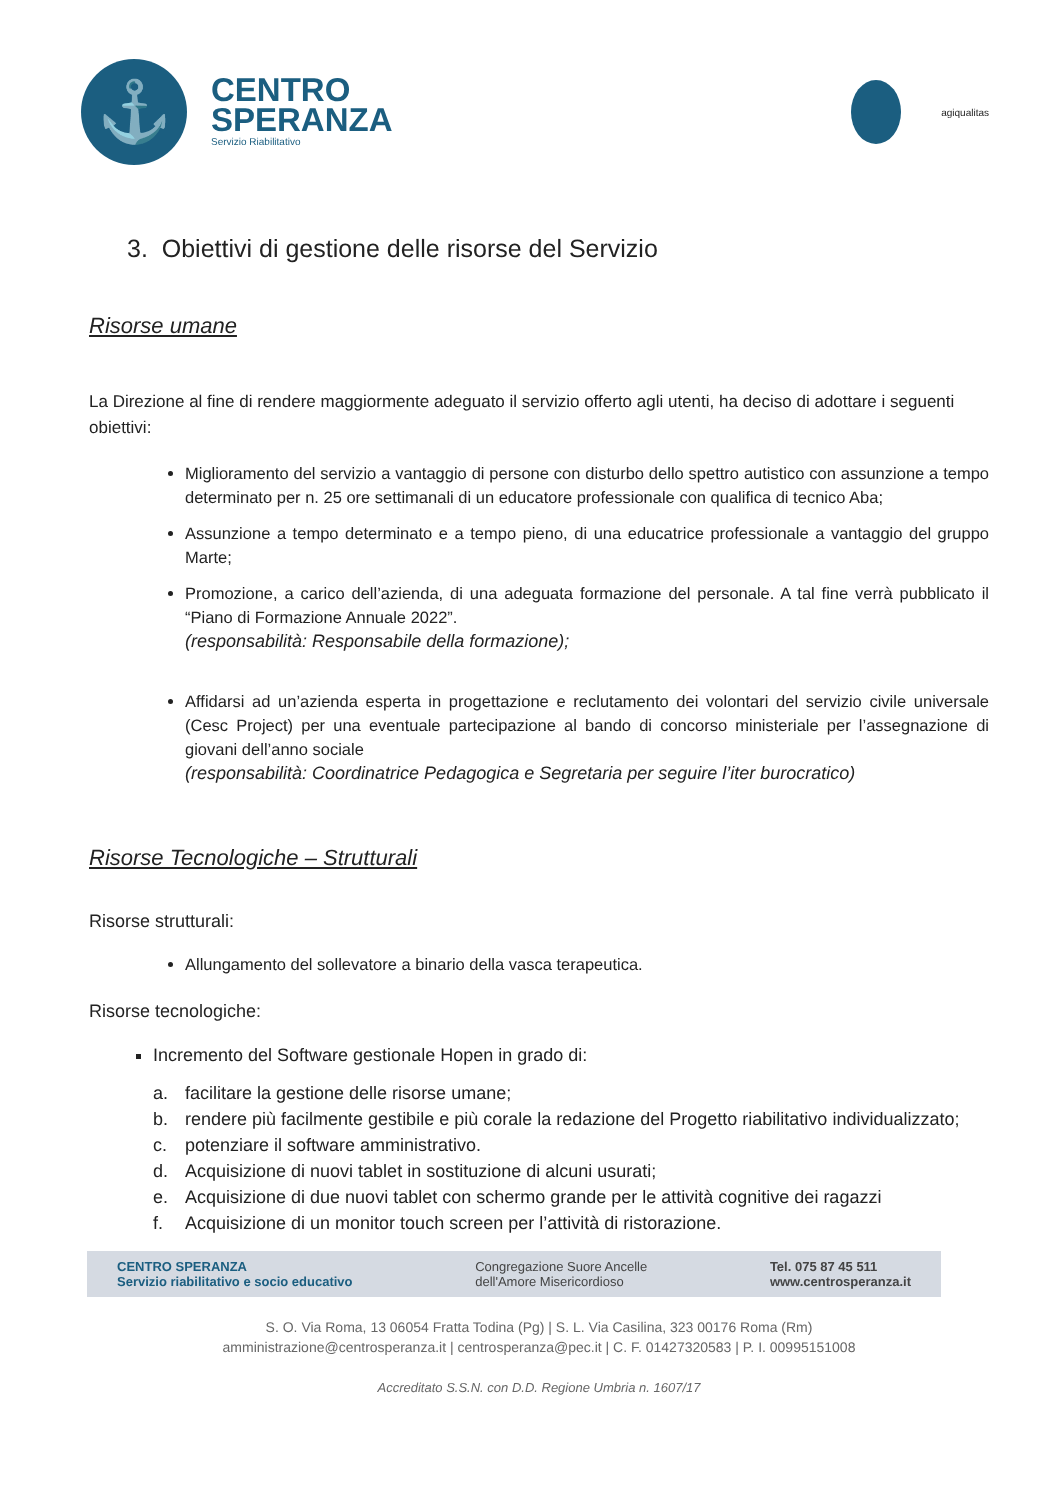⚓
CENTRO
SPERANZA
Servizio Riabilitativo
agiqualitas
3. Obiettivi di gestione delle risorse del Servizio
Risorse umane
La Direzione al fine di rendere maggiormente adeguato il servizio offerto agli utenti, ha deciso di adottare i seguenti obiettivi:
Miglioramento del servizio a vantaggio di persone con disturbo dello spettro autistico con assunzione a tempo determinato per n. 25 ore settimanali di un educatore professionale con qualifica di tecnico Aba;
Assunzione a tempo determinato e a tempo pieno, di una educatrice professionale a vantaggio del gruppo Marte;
Promozione, a carico dell’azienda, di una adeguata formazione del personale. A tal fine verrà pubblicato il “Piano di Formazione Annuale 2022”.
(responsabilità: Responsabile della formazione);
Affidarsi ad un’azienda esperta in progettazione e reclutamento dei volontari del servizio civile universale (Cesc Project) per una eventuale partecipazione al bando di concorso ministeriale per l’assegnazione di giovani dell’anno sociale
(responsabilità: Coordinatrice Pedagogica e Segretaria per seguire l’iter burocratico)
Risorse Tecnologiche – Strutturali
Risorse strutturali:
Allungamento del sollevatore a binario della vasca terapeutica.
Risorse tecnologiche:
Incremento del Software gestionale Hopen in grado di:
a. facilitare la gestione delle risorse umane;
b. rendere più facilmente gestibile e più corale la redazione del Progetto riabilitativo individualizzato;
c. potenziare il software amministrativo.
d. Acquisizione di nuovi tablet in sostituzione di alcuni usurati;
e. Acquisizione di due nuovi tablet con schermo grande per le attività cognitive dei ragazzi
f. Acquisizione di un monitor touch screen per l’attività di ristorazione.
CENTRO SPERANZA
Servizio riabilitativo e socio educativo
Congregazione Suore Ancelle
dell'Amore Misericordioso
Tel. 075 87 45 511
www.centrosperanza.it
S. O. Via Roma, 13 06054 Fratta Todina (Pg) | S. L. Via Casilina, 323 00176 Roma (Rm)
amministrazione@centrosperanza.it | centrosperanza@pec.it | C. F. 01427320583 | P. I. 00995151008
Accreditato S.S.N. con D.D. Regione Umbria n. 1607/17